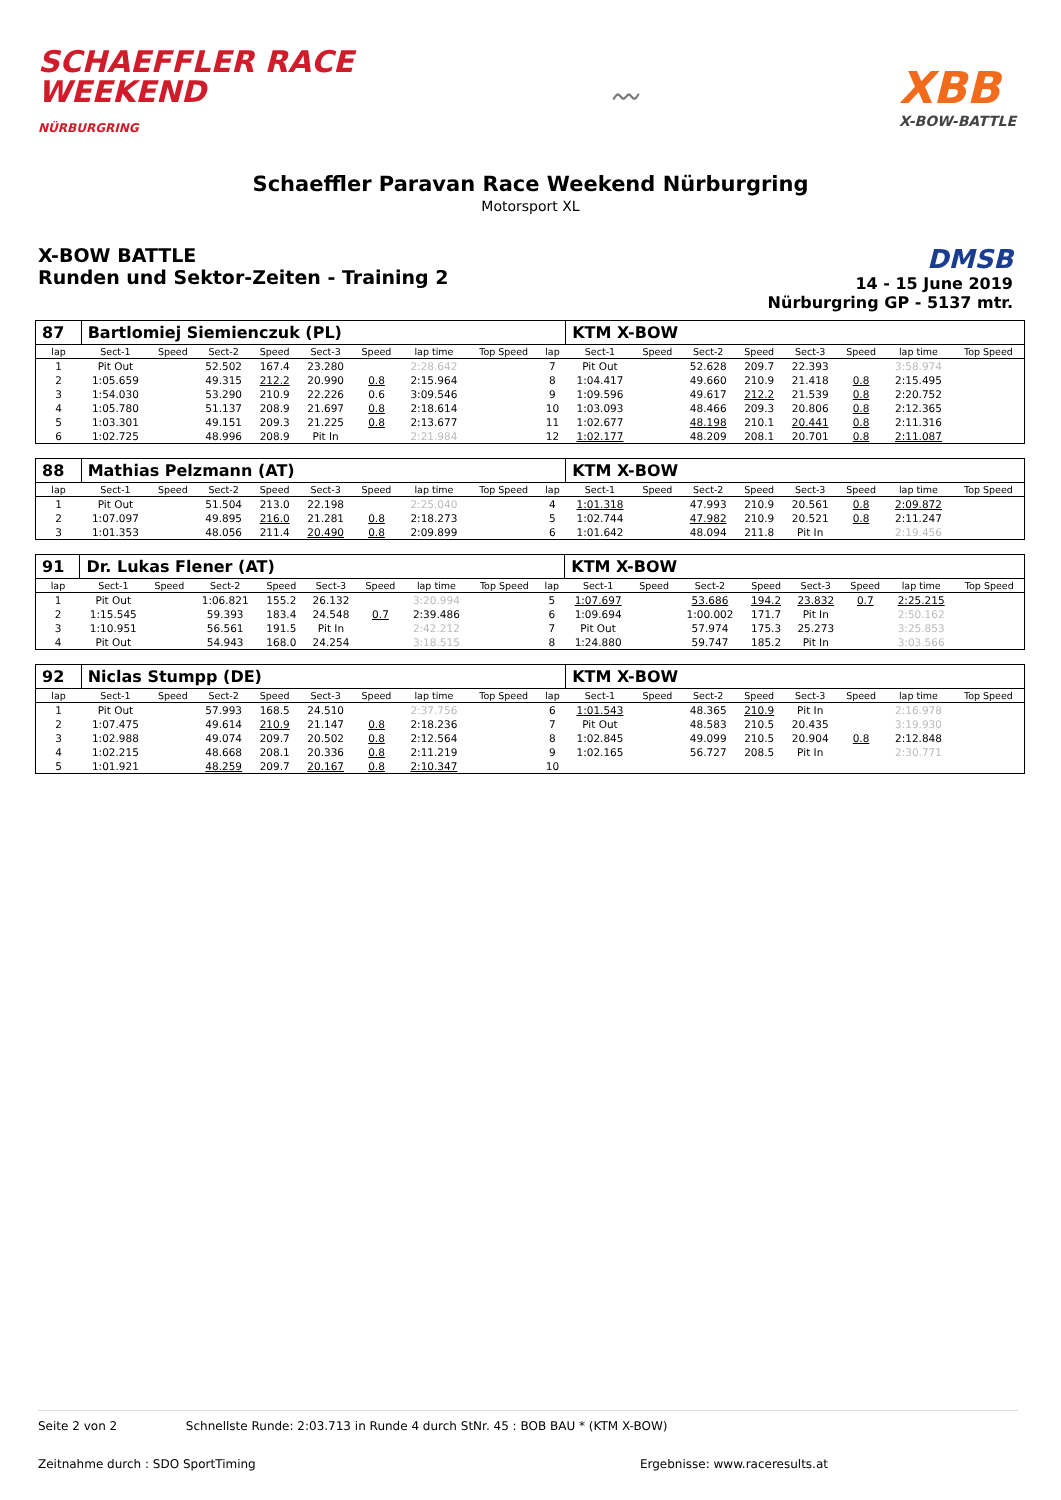SCHAEFFLER RACE
WEEKEND
NÜRBURGRING
〰
XBB
X-BOW-BATTLE
Schaeffler Paravan Race Weekend Nürburgring
Motorsport XL
X-BOW BATTLE
Runden und Sektor-Zeiten - Training 2
DMSB
14 - 15 June 2019
Nürburgring GP - 5137 mtr.
| 87 | Bartlomiej Siemienczuk (PL) | | | | | | | | | KTM X-BOW | | | | | | | |
| --- | --- | --- | --- | --- | --- | --- | --- | --- | --- | --- | --- | --- | --- | --- | --- | --- | --- |
| lap | Sect-1 | Speed | Sect-2 | Speed | Sect-3 | Speed | lap time | Top Speed | lap | Sect-1 | Speed | Sect-2 | Speed | Sect-3 | Speed | lap time | Top Speed |
| 1 | Pit Out | | 52.502 | 167.4 | 23.280 | | 2:28.642 | | 7 | Pit Out | | 52.628 | 209.7 | 22.393 | | 3:58.974 | |
| 2 | 1:05.659 | | 49.315 | 212.2 | 20.990 | 0.8 | 2:15.964 | | 8 | 1:04.417 | | 49.660 | 210.9 | 21.418 | 0.8 | 2:15.495 | |
| 3 | 1:54.030 | | 53.290 | 210.9 | 22.226 | 0.6 | 3:09.546 | | 9 | 1:09.596 | | 49.617 | 212.2 | 21.539 | 0.8 | 2:20.752 | |
| 4 | 1:05.780 | | 51.137 | 208.9 | 21.697 | 0.8 | 2:18.614 | | 10 | 1:03.093 | | 48.466 | 209.3 | 20.806 | 0.8 | 2:12.365 | |
| 5 | 1:03.301 | | 49.151 | 209.3 | 21.225 | 0.8 | 2:13.677 | | 11 | 1:02.677 | | 48.198 | 210.1 | 20.441 | 0.8 | 2:11.316 | |
| 6 | 1:02.725 | | 48.996 | 208.9 | Pit In | | 2:21.984 | | 12 | 1:02.177 | | 48.209 | 208.1 | 20.701 | 0.8 | 2:11.087 | |
| 88 | Mathias Pelzmann (AT) | | | | | | | | | KTM X-BOW | | | | | | | |
| --- | --- | --- | --- | --- | --- | --- | --- | --- | --- | --- | --- | --- | --- | --- | --- | --- | --- |
| lap | Sect-1 | Speed | Sect-2 | Speed | Sect-3 | Speed | lap time | Top Speed | lap | Sect-1 | Speed | Sect-2 | Speed | Sect-3 | Speed | lap time | Top Speed |
| 1 | Pit Out | | 51.504 | 213.0 | 22.198 | | 2:25.040 | | 4 | 1:01.318 | | 47.993 | 210.9 | 20.561 | 0.8 | 2:09.872 | |
| 2 | 1:07.097 | | 49.895 | 216.0 | 21.281 | 0.8 | 2:18.273 | | 5 | 1:02.744 | | 47.982 | 210.9 | 20.521 | 0.8 | 2:11.247 | |
| 3 | 1:01.353 | | 48.056 | 211.4 | 20.490 | 0.8 | 2:09.899 | | 6 | 1:01.642 | | 48.094 | 211.8 | Pit In | | 2:19.456 | |
| 91 | Dr. Lukas Flener (AT) | | | | | | | | | KTM X-BOW | | | | | | | |
| --- | --- | --- | --- | --- | --- | --- | --- | --- | --- | --- | --- | --- | --- | --- | --- | --- | --- |
| lap | Sect-1 | Speed | Sect-2 | Speed | Sect-3 | Speed | lap time | Top Speed | lap | Sect-1 | Speed | Sect-2 | Speed | Sect-3 | Speed | lap time | Top Speed |
| 1 | Pit Out | | 1:06.821 | 155.2 | 26.132 | | 3:20.994 | | 5 | 1:07.697 | | 53.686 | 194.2 | 23.832 | 0.7 | 2:25.215 | |
| 2 | 1:15.545 | | 59.393 | 183.4 | 24.548 | 0.7 | 2:39.486 | | 6 | 1:09.694 | | 1:00.002 | 171.7 | Pit In | | 2:50.162 | |
| 3 | 1:10.951 | | 56.561 | 191.5 | Pit In | | 2:42.212 | | 7 | Pit Out | | 57.974 | 175.3 | 25.273 | | 3:25.853 | |
| 4 | Pit Out | | 54.943 | 168.0 | 24.254 | | 3:18.515 | | 8 | 1:24.880 | | 59.747 | 185.2 | Pit In | | 3:03.566 | |
| 92 | Niclas Stumpp (DE) | | | | | | | | | KTM X-BOW | | | | | | | |
| --- | --- | --- | --- | --- | --- | --- | --- | --- | --- | --- | --- | --- | --- | --- | --- | --- | --- |
| lap | Sect-1 | Speed | Sect-2 | Speed | Sect-3 | Speed | lap time | Top Speed | lap | Sect-1 | Speed | Sect-2 | Speed | Sect-3 | Speed | lap time | Top Speed |
| 1 | Pit Out | | 57.993 | 168.5 | 24.510 | | 2:37.756 | | 6 | 1:01.543 | | 48.365 | 210.9 | Pit In | | 2:16.978 | |
| 2 | 1:07.475 | | 49.614 | 210.9 | 21.147 | 0.8 | 2:18.236 | | 7 | Pit Out | | 48.583 | 210.5 | 20.435 | | 3:19.930 | |
| 3 | 1:02.988 | | 49.074 | 209.7 | 20.502 | 0.8 | 2:12.564 | | 8 | 1:02.845 | | 49.099 | 210.5 | 20.904 | 0.8 | 2:12.848 | |
| 4 | 1:02.215 | | 48.668 | 208.1 | 20.336 | 0.8 | 2:11.219 | | 9 | 1:02.165 | | 56.727 | 208.5 | Pit In | | 2:30.771 | |
| 5 | 1:01.921 | | 48.259 | 209.7 | 20.167 | 0.8 | 2:10.347 | | 10 | | | | | | | | |
Seite 2 von 2 Schnellste Runde: 2:03.713 in Runde 4 durch StNr. 45 : BOB BAU * (KTM X-BOW)
Zeitnahme durch : SDO SportTiming Ergebnisse: www.raceresults.at